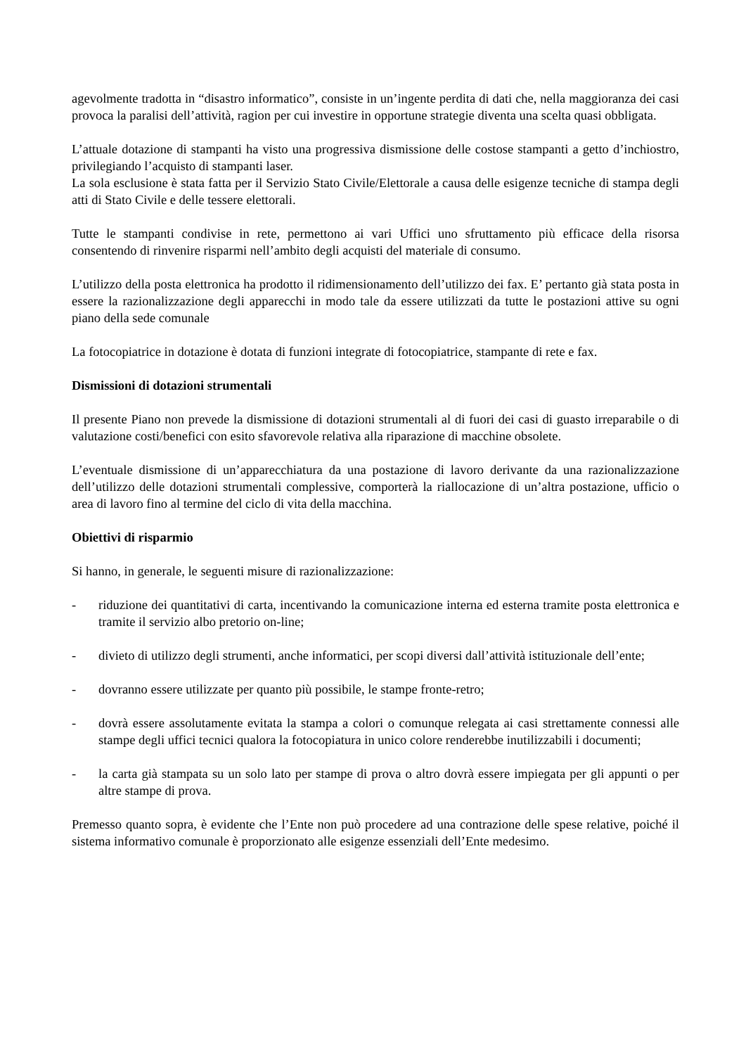agevolmente tradotta in “disastro informatico”, consiste in un’ingente perdita di dati che, nella maggioranza dei casi provoca la paralisi dell’attività, ragion per cui investire in opportune strategie diventa una scelta quasi obbligata.
L’attuale dotazione di stampanti ha visto una progressiva dismissione delle costose stampanti a getto d’inchiostro, privilegiando l’acquisto di stampanti laser.
La sola esclusione è stata fatta per il Servizio Stato Civile/Elettorale a causa delle esigenze tecniche di stampa degli atti di Stato Civile e delle tessere elettorali.
Tutte le stampanti condivise in rete, permettono ai vari Uffici uno sfruttamento più efficace della risorsa consentendo di rinvenire risparmi nell’ambito degli acquisti del materiale di consumo.
L’utilizzo della posta elettronica ha prodotto il ridimensionamento dell’utilizzo dei fax. E’ pertanto già stata posta in essere la razionalizzazione degli apparecchi in modo tale da essere utilizzati da tutte le postazioni attive su ogni piano della sede comunale
La fotocopiatrice in dotazione è dotata di funzioni integrate di fotocopiatrice, stampante di rete e fax.
Dismissioni di dotazioni strumentali
Il presente Piano non prevede la dismissione di dotazioni strumentali al di fuori dei casi di guasto irreparabile o di valutazione costi/benefici con esito sfavorevole relativa alla riparazione di macchine obsolete.
L’eventuale dismissione di un’apparecchiatura da una postazione di lavoro derivante da una razionalizzazione dell’utilizzo delle dotazioni strumentali complessive, comporterà la riallocazione di un’altra postazione, ufficio o area di lavoro fino al termine del ciclo di vita della macchina.
Obiettivi di risparmio
Si hanno, in generale, le seguenti misure di razionalizzazione:
- riduzione dei quantitativi di carta, incentivando la comunicazione interna ed esterna tramite posta elettronica e tramite il servizio albo pretorio on-line;
- divieto di utilizzo degli strumenti, anche informatici, per scopi diversi dall’attività istituzionale dell’ente;
- dovranno essere utilizzate per quanto più possibile, le stampe fronte-retro;
- dovrà essere assolutamente evitata la stampa a colori o comunque relegata ai casi strettamente connessi alle stampe degli uffici tecnici qualora la fotocopiatura in unico colore renderebbe inutilizzabili i documenti;
- la carta già stampata su un solo lato per stampe di prova o altro dovrà essere impiegata per gli appunti o per altre stampe di prova.
Premesso quanto sopra, è evidente che l’Ente non può procedere ad una contrazione delle spese relative, poiché il sistema informativo comunale è proporzionato alle esigenze essenziali dell’Ente medesimo.